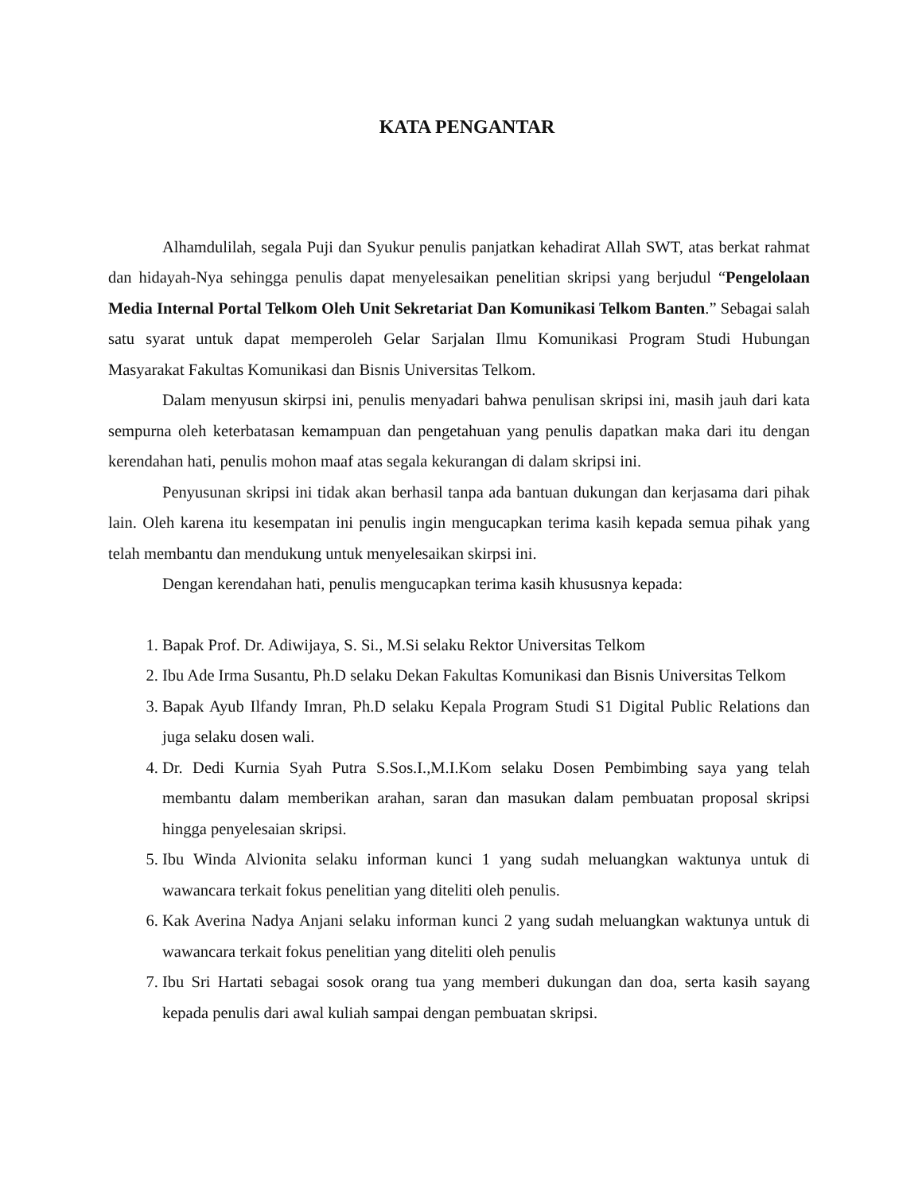KATA PENGANTAR
Alhamdulilah, segala Puji dan Syukur penulis panjatkan kehadirat Allah SWT, atas berkat rahmat dan hidayah-Nya sehingga penulis dapat menyelesaikan penelitian skripsi yang berjudul “Pengelolaan Media Internal Portal Telkom Oleh Unit Sekretariat Dan Komunikasi Telkom Banten.” Sebagai salah satu syarat untuk dapat memperoleh Gelar Sarjalan Ilmu Komunikasi Program Studi Hubungan Masyarakat Fakultas Komunikasi dan Bisnis Universitas Telkom.
Dalam menyusun skirpsi ini, penulis menyadari bahwa penulisan skripsi ini, masih jauh dari kata sempurna oleh keterbatasan kemampuan dan pengetahuan yang penulis dapatkan maka dari itu dengan kerendahan hati, penulis mohon maaf atas segala kekurangan di dalam skripsi ini.
Penyusunan skripsi ini tidak akan berhasil tanpa ada bantuan dukungan dan kerjasama dari pihak lain. Oleh karena itu kesempatan ini penulis ingin mengucapkan terima kasih kepada semua pihak yang telah membantu dan mendukung untuk menyelesaikan skirpsi ini.
Dengan kerendahan hati, penulis mengucapkan terima kasih khususnya kepada:
1. Bapak Prof. Dr. Adiwijaya, S. Si., M.Si selaku Rektor Universitas Telkom
2. Ibu Ade Irma Susantu, Ph.D selaku Dekan Fakultas Komunikasi dan Bisnis Universitas Telkom
3. Bapak Ayub Ilfandy Imran, Ph.D selaku Kepala Program Studi S1 Digital Public Relations dan juga selaku dosen wali.
4. Dr. Dedi Kurnia Syah Putra S.Sos.I.,M.I.Kom selaku Dosen Pembimbing saya yang telah membantu dalam memberikan arahan, saran dan masukan dalam pembuatan proposal skripsi hingga penyelesaian skripsi.
5. Ibu Winda Alvionita selaku informan kunci 1 yang sudah meluangkan waktunya untuk di wawancara terkait fokus penelitian yang diteliti oleh penulis.
6. Kak Averina Nadya Anjani selaku informan kunci 2 yang sudah meluangkan waktunya untuk di wawancara terkait fokus penelitian yang diteliti oleh penulis
7. Ibu Sri Hartati sebagai sosok orang tua yang memberi dukungan dan doa, serta kasih sayang kepada penulis dari awal kuliah sampai dengan pembuatan skripsi.